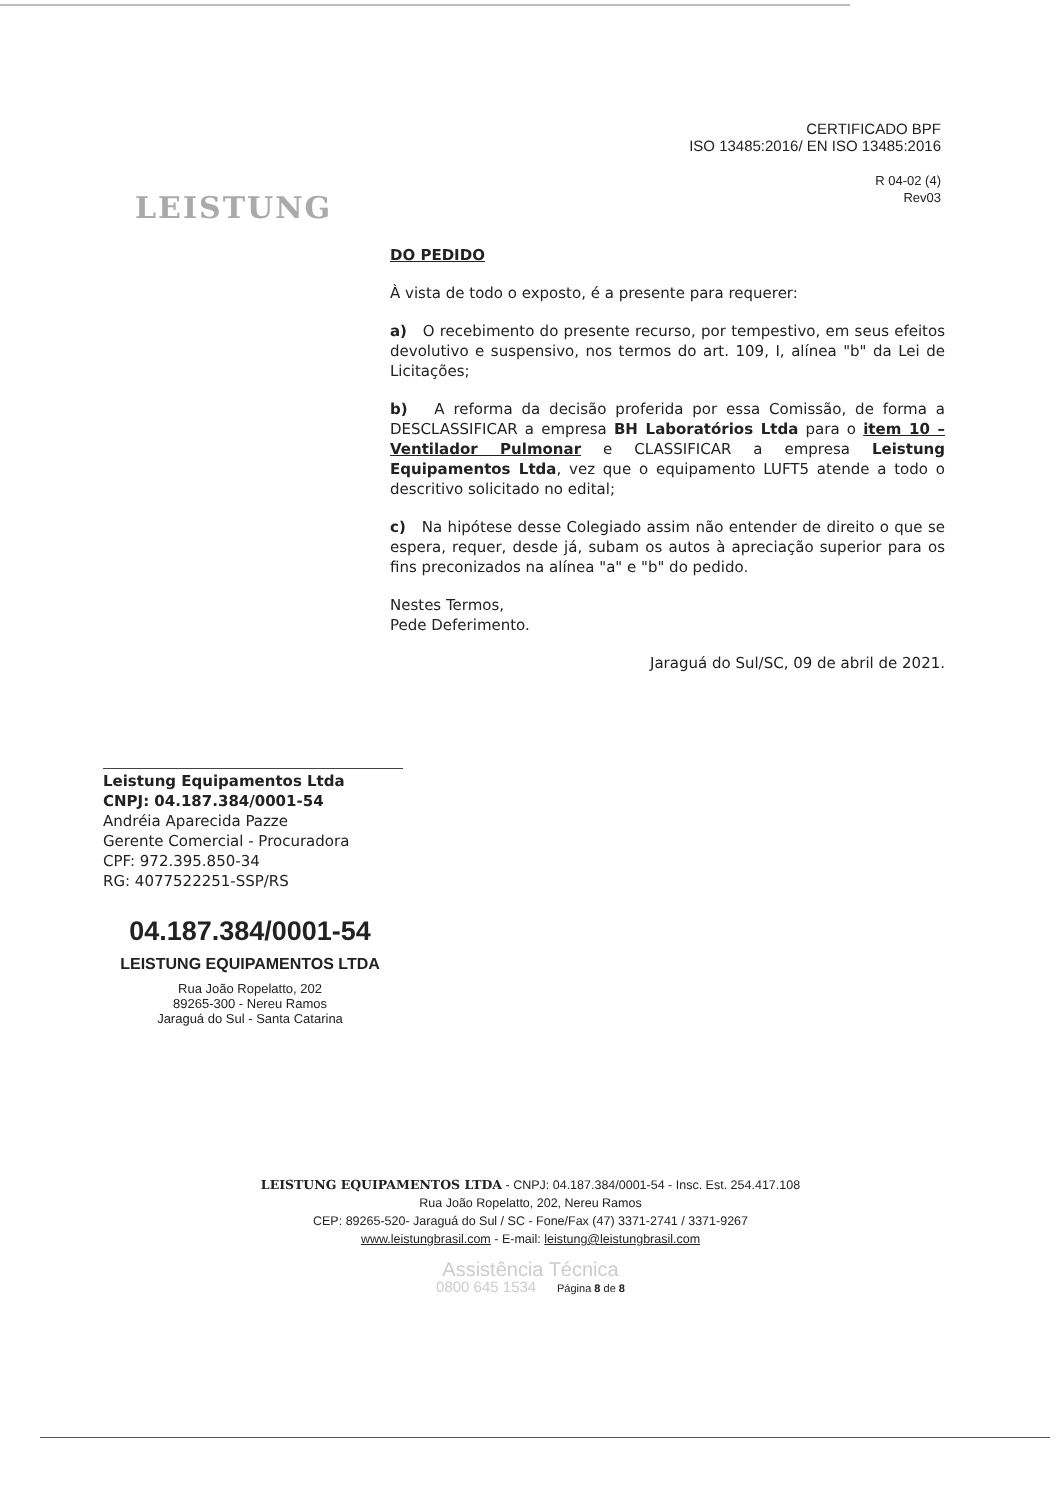LEISTUNG
CERTIFICADO BPF
ISO 13485:2016/ EN ISO 13485:2016
R 04-02 (4)
Rev03
DO PEDIDO
À vista de todo o exposto, é a presente para requerer:
a) O recebimento do presente recurso, por tempestivo, em seus efeitos devolutivo e suspensivo, nos termos do art. 109, I, alínea "b" da Lei de Licitações;
b) A reforma da decisão proferida por essa Comissão, de forma a DESCLASSIFICAR a empresa BH Laboratórios Ltda para o item 10 – Ventilador Pulmonar e CLASSIFICAR a empresa Leistung Equipamentos Ltda, vez que o equipamento LUFT5 atende a todo o descritivo solicitado no edital;
c) Na hipótese desse Colegiado assim não entender de direito o que se espera, requer, desde já, subam os autos à apreciação superior para os fins preconizados na alínea "a" e "b" do pedido.
Nestes Termos,
Pede Deferimento.
Jaraguá do Sul/SC, 09 de abril de 2021.
Leistung Equipamentos Ltda
CNPJ: 04.187.384/0001-54
Andréia Aparecida Pazze
Gerente Comercial - Procuradora
CPF: 972.395.850-34
RG: 4077522251-SSP/RS
04.187.384/0001-54
LEISTUNG EQUIPAMENTOS LTDA
Rua João Ropelatto, 202
89265-300 - Nereu Ramos
Jaraguá do Sul - Santa Catarina
LEISTUNG EQUIPAMENTOS LTDA - CNPJ: 04.187.384/0001-54 - Insc. Est. 254.417.108
Rua João Ropelatto, 202, Nereu Ramos
CEP: 89265-520- Jaraguá do Sul / SC - Fone/Fax (47) 3371-2741 / 3371-9267
www.leistungbrasil.com - E-mail: leistung@leistungbrasil.com
Assistência Técnica
0800 645 1534 Página 8 de 8